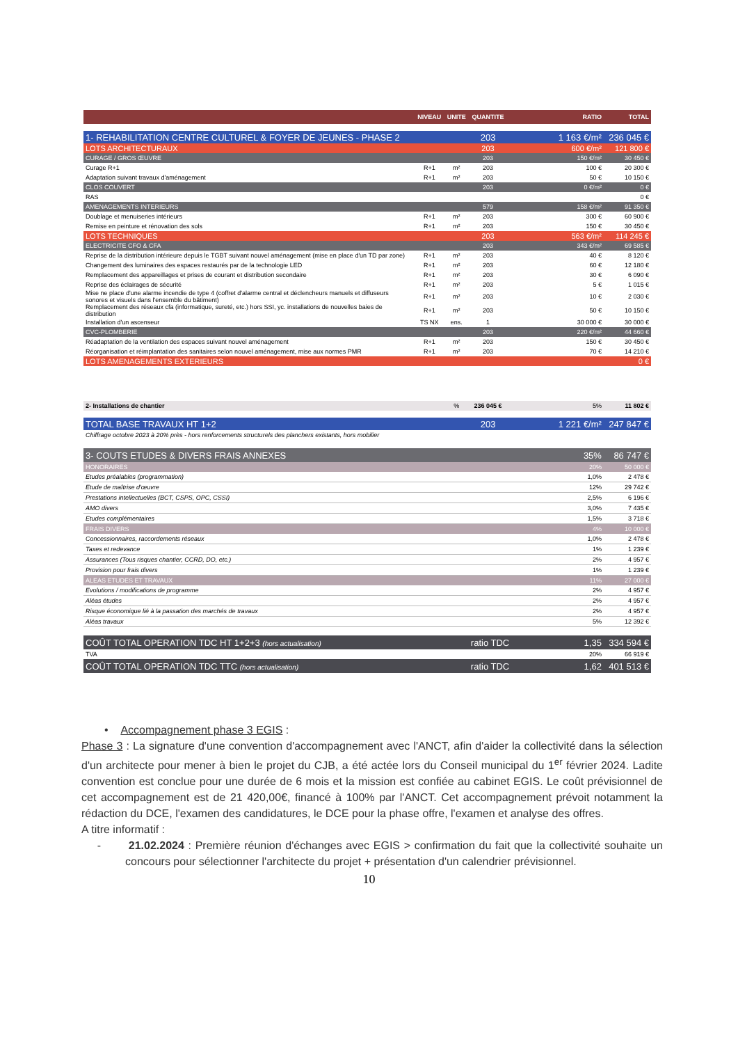| | NIVEAU | UNITE | QUANTITE | | RATIO | TOTAL |
| --- | --- | --- | --- | --- | --- | --- |
| 1- REHABILITATION CENTRE CULTUREL & FOYER DE JEUNES - PHASE 2 | | | 203 | | 1 163 €/m² | 236 045 € |
| LOTS ARCHITECTURAUX | | | 203 | | 600 €/m² | 121 800 € |
| CURAGE / GROS ŒUVRE | | | 203 | | 150 €/m² | 30 450 € |
| Curage R+1 | R+1 | m² | 203 | | 100 € | 20 300 € |
| Adaptation suivant travaux d'aménagement | R+1 | m² | 203 | | 50 € | 10 150 € |
| CLOS COUVERT | | | 203 | | 0 €/m² | 0 € |
| RAS | | | | | | 0 € |
| AMENAGEMENTS INTERIEURS | | | 579 | | 158 €/m² | 91 350 € |
| Doublage et menuiseries intérieurs | R+1 | m² | 203 | | 300 € | 60 900 € |
| Remise en peinture et rénovation des sols | R+1 | m² | 203 | | 150 € | 30 450 € |
| LOTS TECHNIQUES | | | 203 | | 563 €/m² | 114 245 € |
| ELECTRICITE CFO & CFA | | | 203 | | 343 €/m² | 69 585 € |
| Reprise de la distribution intérieure depuis le TGBT suivant nouvel aménagement (mise en place d'un TD par zone) | R+1 | m² | 203 | | 40 € | 8 120 € |
| Changement des luminaires des espaces restaurés par de la technologie LED | R+1 | m² | 203 | | 60 € | 12 180 € |
| Remplacement des appareillages et prises de courant et distribution secondaire | R+1 | m² | 203 | | 30 € | 6 090 € |
| Reprise des éclairages de sécurité | R+1 | m² | 203 | | 5 € | 1 015 € |
| Mise ne place d'une alarme incendie de type 4 (coffret d'alarme central et déclencheurs manuels et diffuseurs sonores et visuels dans l'ensemble du bâtiment) | R+1 | m² | 203 | | 10 € | 2 030 € |
| Remplacement des réseaux cfa (informatique, sureté, etc.) hors SSI, yc. installations de nouvelles baies de distribution | R+1 | m² | 203 | | 50 € | 10 150 € |
| Installation d'un ascenseur | TS NX | ens. | 1 | | 30 000 € | 30 000 € |
| CVC-PLOMBERIE | | | 203 | | 220 €/m² | 44 660 € |
| Réadaptation de la ventilation des espaces suivant nouvel aménagement | R+1 | m² | 203 | | 150 € | 30 450 € |
| Réorganisation et réimplantation des sanitaires selon nouvel aménagement, mise aux normes PMR | R+1 | m² | 203 | | 70 € | 14 210 € |
| LOTS AMENAGEMENTS EXTERIEURS | | | | | | 0 € |
| 2- Installations de chantier | | % | 236 045 € | | 5% | 11 802 € |
| TOTAL BASE TRAVAUX HT 1+2 | | | 203 | | 1 221 €/m² | 247 847 € |
| Chiffrage octobre 2023 à 20% près - hors renforcements structurels des planchers existants, hors mobilier | | | | | | |
| 3- COUTS ETUDES & DIVERS FRAIS ANNEXES | | | | | 35% | 86 747 € |
| HONORAIRES | | | | | 20% | 50 000 € |
| Etudes préalables (programmation) | | | | | 1,0% | 2 478 € |
| Etude de maîtrise d'œuvre | | | | | 12% | 29 742 € |
| Prestations intellectuelles (BCT, CSPS, OPC, CSSI) | | | | | 2,5% | 6 196 € |
| AMO divers | | | | | 3,0% | 7 435 € |
| Etudes complémentaires | | | | | 1,5% | 3 718 € |
| FRAIS DIVERS | | | | | 4% | 10 000 € |
| Concessionnaires, raccordements réseaux | | | | | 1,0% | 2 478 € |
| Taxes et redevance | | | | | 1% | 1 239 € |
| Assurances (Tous risques chantier, CCRD, DO, etc.) | | | | | 2% | 4 957 € |
| Provision pour frais divers | | | | | 1% | 1 239 € |
| ALEAS ETUDES ET TRAVAUX | | | | | 11% | 27 000 € |
| Evolutions / modifications de programme | | | | | 2% | 4 957 € |
| Aléas études | | | | | 2% | 4 957 € |
| Risque économique lié à la passation des marchés de travaux | | | | | 2% | 4 957 € |
| Aléas travaux | | | | | 5% | 12 392 € |
| COÛT TOTAL OPERATION TDC HT 1+2+3 (hors actualisation) | | | ratio TDC | | 1,35 | 334 594 € |
| TVA | | | | | 20% | 66 919 € |
| COÛT TOTAL OPERATION TDC TTC (hors actualisation) | | | ratio TDC | | 1,62 | 401 513 € |
• Accompagnement phase 3 EGIS :
Phase 3 : La signature d'une convention d'accompagnement avec l'ANCT, afin d'aider la collectivité dans la sélection d'un architecte pour mener à bien le projet du CJB, a été actée lors du Conseil municipal du 1<sup>er</sup> février 2024. Ladite convention est conclue pour une durée de 6 mois et la mission est confiée au cabinet EGIS. Le coût prévisionnel de cet accompagnement est de 21 420,00€, financé à 100% par l'ANCT. Cet accompagnement prévoit notamment la rédaction du DCE, l'examen des candidatures, le DCE pour la phase offre, l'examen et analyse des offres.
A titre informatif :
- 21.02.2024 : Première réunion d'échanges avec EGIS > confirmation du fait que la collectivité souhaite un concours pour sélectionner l'architecte du projet + présentation d'un calendrier prévisionnel.
10